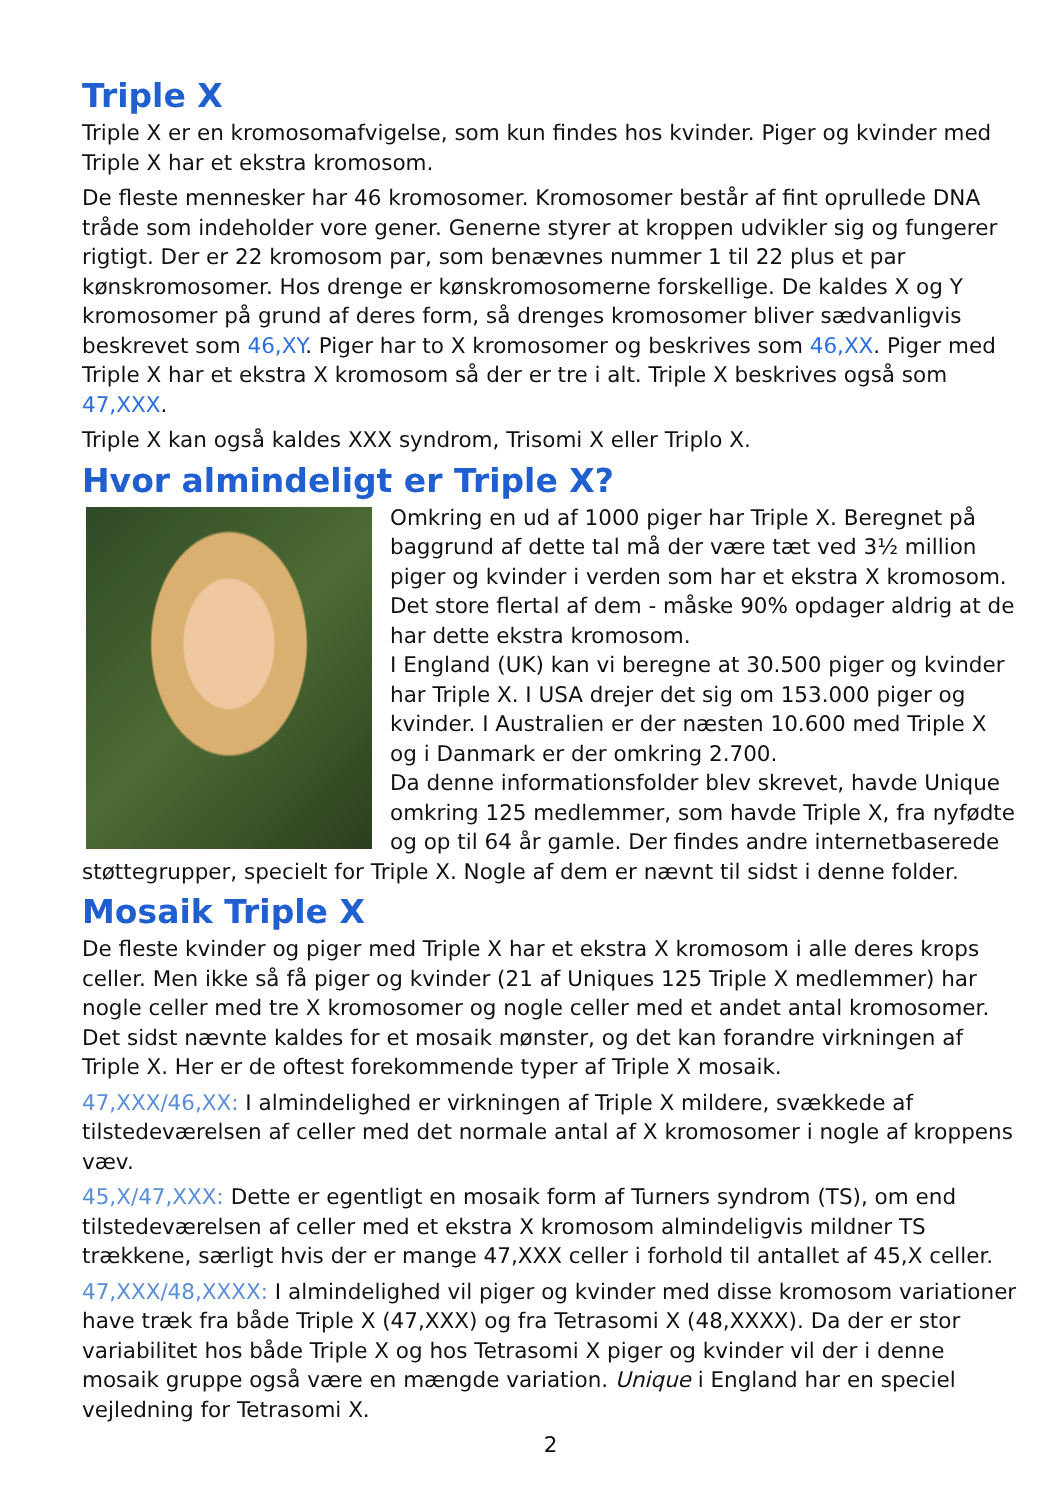Triple X
Triple X er en kromosomafvigelse, som kun findes hos kvinder. Piger og kvinder med Triple X har et ekstra kromosom.
De fleste mennesker har 46 kromosomer. Kromosomer består af fint oprullede DNA tråde som indeholder vore gener. Generne styrer at kroppen udvikler sig og fungerer rigtigt. Der er 22 kromosom par, som benævnes nummer 1 til 22 plus et par kønskromosomer. Hos drenge er kønskromosomerne forskellige. De kaldes X og Y kromosomer på grund af deres form, så drenges kromosomer bliver sædvanligvis beskrevet som 46,XY. Piger har to X kromosomer og beskrives som 46,XX. Piger med Triple X har et ekstra X kromosom så der er tre i alt. Triple X beskrives også som 47,XXX.
Triple X kan også kaldes XXX syndrom, Trisomi X eller Triplo X.
Hvor almindeligt er Triple X?
Omkring en ud af 1000 piger har Triple X. Beregnet på baggrund af dette tal må der være tæt ved 3½ million piger og kvinder i verden som har et ekstra X kromosom. Det store flertal af dem - måske 90% opdager aldrig at de har dette ekstra kromosom.
I England (UK) kan vi beregne at 30.500 piger og kvinder har Triple X. I USA drejer det sig om 153.000 piger og kvinder. I Australien er der næsten 10.600 med Triple X og i Danmark er der omkring 2.700.
Da denne informationsfolder blev skrevet, havde Unique omkring 125 medlemmer, som havde Triple X, fra nyfødte og op til 64 år gamle. Der findes andre internetbaserede støttegrupper, specielt for Triple X. Nogle af dem er nævnt til sidst i denne folder.
Mosaik Triple X
De fleste kvinder og piger med Triple X har et ekstra X kromosom i alle deres krops celler. Men ikke så få piger og kvinder (21 af Uniques 125 Triple X medlemmer) har nogle celler med tre X kromosomer og nogle celler med et andet antal kromosomer. Det sidst nævnte kaldes for et mosaik mønster, og det kan forandre virkningen af Triple X. Her er de oftest forekommende typer af Triple X mosaik.
47,XXX/46,XX: I almindelighed er virkningen af Triple X mildere, svækkede af tilstedeværelsen af celler med det normale antal af X kromosomer i nogle af kroppens væv.
45,X/47,XXX: Dette er egentligt en mosaik form af Turners syndrom (TS), om end tilstedeværelsen af celler med et ekstra X kromosom almindeligvis mildner TS trækkene, særligt hvis der er mange 47,XXX celler i forhold til antallet af 45,X celler.
47,XXX/48,XXXX: I almindelighed vil piger og kvinder med disse kromosom variationer have træk fra både Triple X (47,XXX) og fra Tetrasomi X (48,XXXX). Da der er stor variabilitet hos både Triple X og hos Tetrasomi X piger og kvinder vil der i denne mosaik gruppe også være en mængde variation. Unique i England har en speciel vejledning for Tetrasomi X.
2